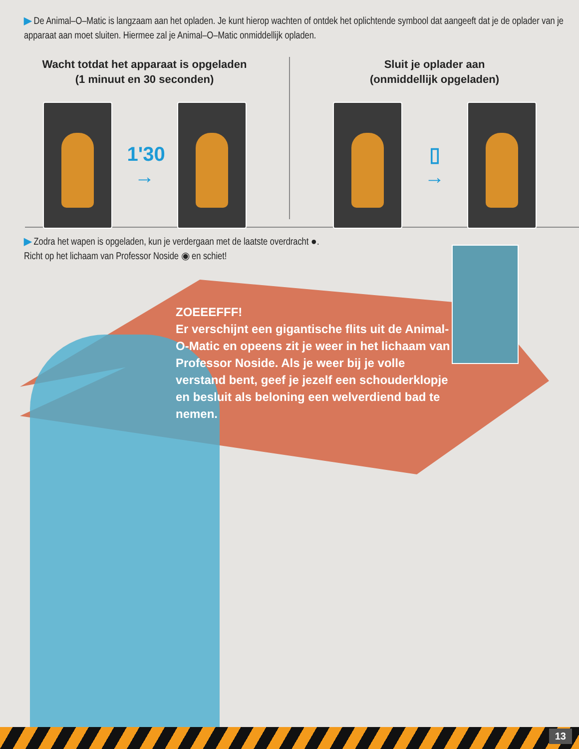▶ De Animal–O–Matic is langzaam aan het opladen. Je kunt hierop wachten of ontdek het oplichtende symbool dat aangeeft dat je de oplader van je apparaat aan moet sluiten. Hiermee zal je Animal–O–Matic onmiddellijk opladen.
Wacht totdat het apparaat is opgeladen
(1 minuut en 30 seconden)
1'30
→
Sluit je oplader aan
(onmiddellijk opgeladen)
▯
→
▶ Zodra het wapen is opgeladen, kun je verdergaan met de laatste overdracht ●.
Richt op het lichaam van Professor Noside ◉ en schiet!
ZOEEEFFF!
Er verschijnt een gigantische flits uit de Animal-O-Matic en opeens zit je weer in het lichaam van Professor Noside. Als je weer bij je volle verstand bent, geef je jezelf een schouderklopje en besluit als beloning een welverdiend bad te nemen.
13